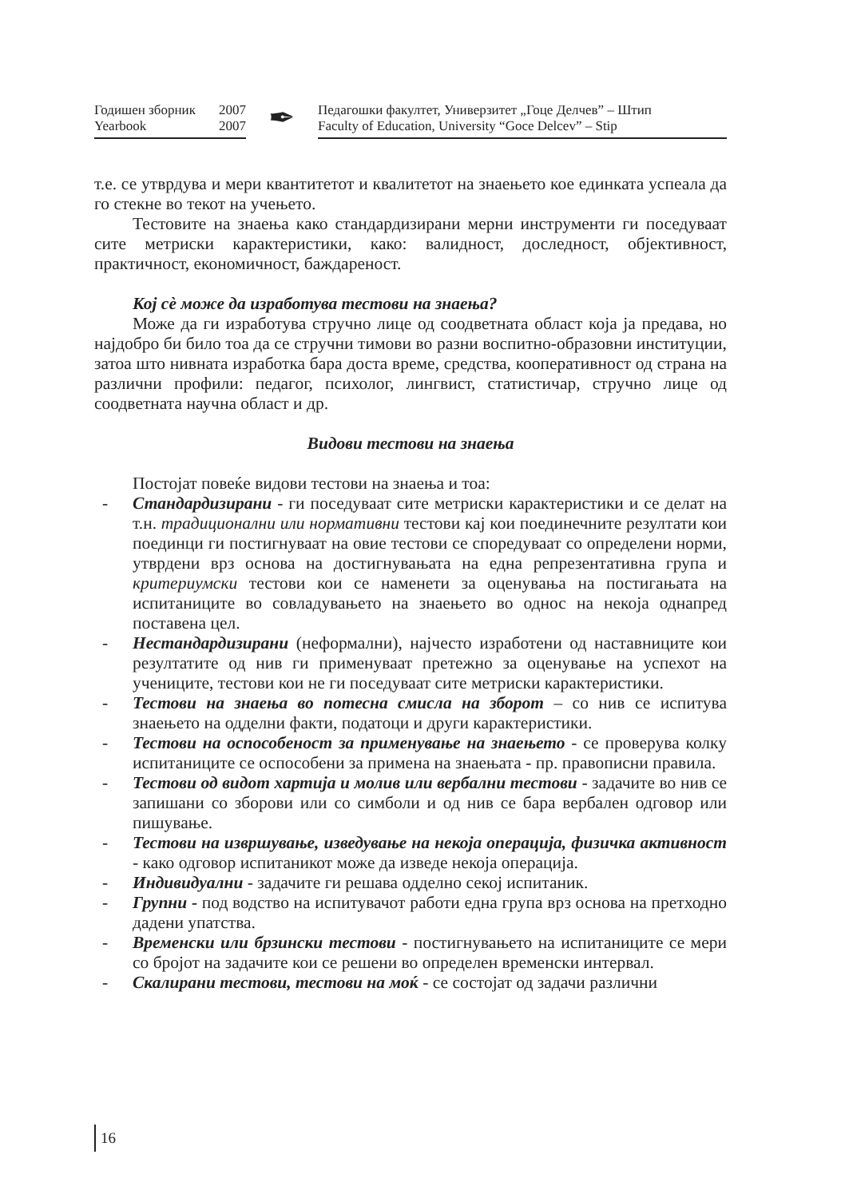Годишен зборник
Yearbook
2007
2007
✒
Педагошки факултет, Универзитет „Гоце Делчев” – Штип
Faculty of Education, University “Goce Delcev” – Stip
т.е. се утврдува и мери квантитетот и квалитетот на знаењето кое единката успеала да го стекне во текот на учењето.
Тестовите на знаења како стандардизирани мерни инструменти ги поседуваат сите метриски карактеристики, како: валидност, доследност, објективност, практичност, економичност, баждареност.
Кој сѐ може да изработува тестови на знаења?
Може да ги изработува стручно лице од соодветната област која ја предава, но најдобро би било тоа да се стручни тимови во разни воспитно-образовни институции, затоа што нивната изработка бара доста време, средства, кооперативност од страна на различни профили: педагог, психолог, лингвист, статистичар, стручно лице од соодветната научна област и др.
Видови тестови на знаења
Постојат повеќе видови тестови на знаења и тоа:
- Стандардизирани - ги поседуваат сите метриски карактеристики и се делат на т.н. традиционални или нормативни тестови кај кои поединечните резултати кои поединци ги постигнуваат на овие тестови се споредуваат со определени норми, утврдени врз основа на достигнувањата на една репрезентативна група и критериумски тестови кои се наменети за оценувања на постигањата на испитаниците во совладувањето на знаењето во однос на некоја однапред поставена цел.
- Нестандардизирани (неформални), најчесто изработени од наставниците кои резултатите од нив ги применуваат претежно за оценување на успехот на учениците, тестови кои не ги поседуваат сите метриски карактеристики.
- Тестови на знаења во потесна смисла на зборот – со нив се испитува знаењето на одделни факти, податоци и други карактеристики.
- Тестови на оспособеност за применување на знаењето - се проверува колку испитаниците се оспособени за примена на знаењата - пр. правописни правила.
- Тестови од видот хартија и молив или вербални тестови - задачите во нив се запишани со зборови или со симболи и од нив се бара вербален одговор или пишување.
- Тестови на извршување, изведување на некоја операција, физичка активност - како одговор испитаникот може да изведе некоја операција.
- Индивидуални - задачите ги решава одделно секој испитаник.
- Групни - под водство на испитувачот работи една група врз основа на претходно дадени упатства.
- Временски или брзински тестови - постигнувањето на испитаниците се мери со бројот на задачите кои се решени во определен временски интервал.
- Скалирани тестови, тестови на моќ - се состојат од задачи различни
16